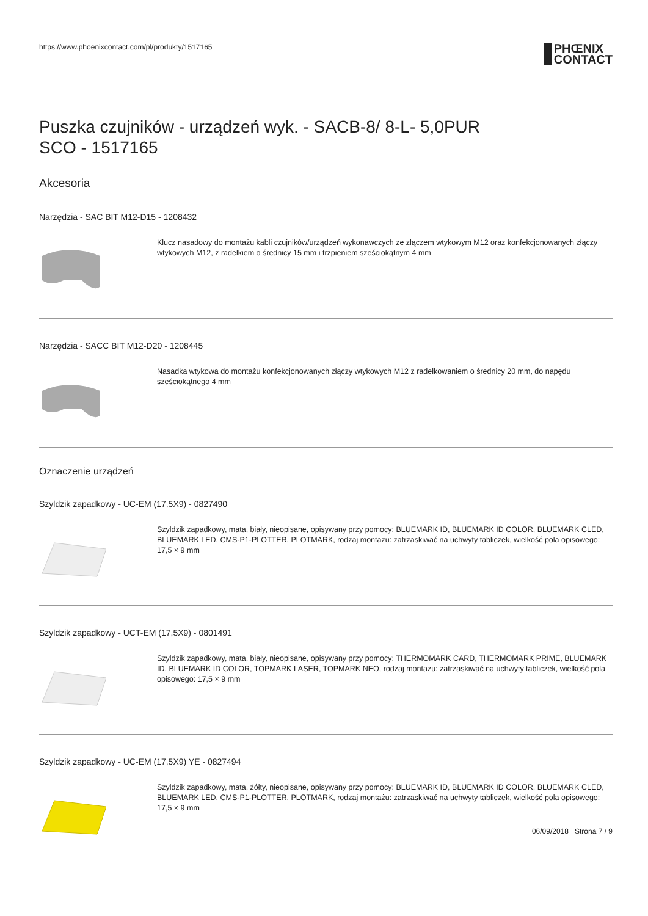https://www.phoenixcontact.com/pl/produkty/1517165
PHŒNIX
CONTACT
Puszka czujników - urządzeń wyk. - SACB-8/ 8-L- 5,0PUR
SCO - 1517165
Akcesoria
Narzędzia - SAC BIT M12-D15 - 1208432
Klucz nasadowy do montażu kabli czujników/urządzeń wykonawczych ze złączem wtykowym M12 oraz konfekcjonowanych złączy wtykowych M12, z radełkiem o średnicy 15 mm i trzpieniem sześciokątnym 4 mm
Narzędzia - SACC BIT M12-D20 - 1208445
Nasadka wtykowa do montażu konfekcjonowanych złączy wtykowych M12 z radełkowaniem o średnicy 20 mm, do napędu sześciokątnego 4 mm
Oznaczenie urządzeń
Szyldzik zapadkowy - UC-EM (17,5X9) - 0827490
Szyldzik zapadkowy, mata, biały, nieopisane, opisywany przy pomocy: BLUEMARK ID, BLUEMARK ID COLOR, BLUEMARK CLED, BLUEMARK LED, CMS-P1-PLOTTER, PLOTMARK, rodzaj montażu: zatrzaskiwać na uchwyty tabliczek, wielkość pola opisowego: 17,5 × 9 mm
Szyldzik zapadkowy - UCT-EM (17,5X9) - 0801491
Szyldzik zapadkowy, mata, biały, nieopisane, opisywany przy pomocy: THERMOMARK CARD, THERMOMARK PRIME, BLUEMARK ID, BLUEMARK ID COLOR, TOPMARK LASER, TOPMARK NEO, rodzaj montażu: zatrzaskiwać na uchwyty tabliczek, wielkość pola opisowego: 17,5 × 9 mm
Szyldzik zapadkowy - UC-EM (17,5X9) YE - 0827494
Szyldzik zapadkowy, mata, żółty, nieopisane, opisywany przy pomocy: BLUEMARK ID, BLUEMARK ID COLOR, BLUEMARK CLED, BLUEMARK LED, CMS-P1-PLOTTER, PLOTMARK, rodzaj montażu: zatrzaskiwać na uchwyty tabliczek, wielkość pola opisowego: 17,5 × 9 mm
06/09/2018 Strona 7 / 9